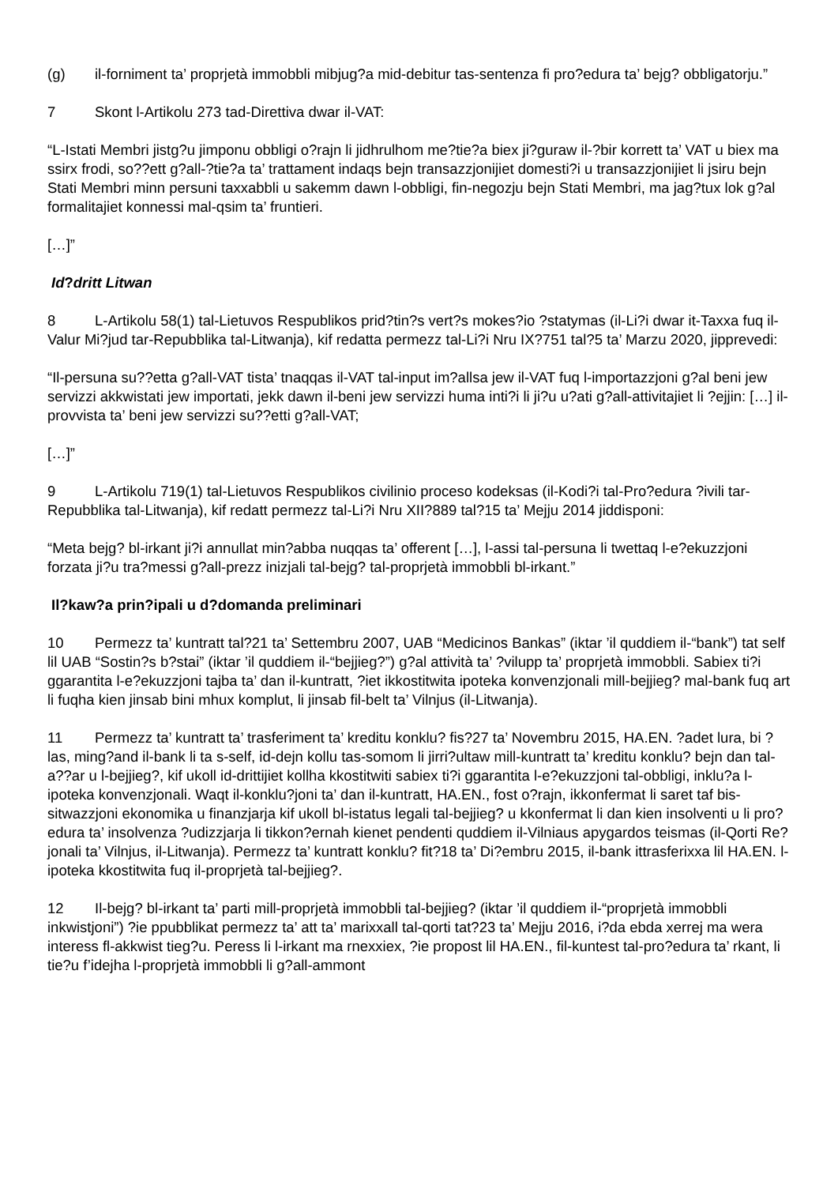(g) il-forniment ta’ proprjetà immobbli mibjug?a mid-debitur tas-sentenza fi pro?edura ta’ bejg? obbligatorju.”
7 Skont l-Artikolu 273 tad-Direttiva dwar il-VAT:
“L-Istati Membri jistg?u jimponu obbligi o?rajn li jidhrulhom me?tie?a biex ji?guraw il-?bir korrett ta’ VAT u biex ma ssirx frodi, so??ett g?all-?tie?a ta’ trattament indaqs bejn transazzjonijiet domesti?i u transazzjonijiet li jsiru bejn Stati Membri minn persuni taxxabbli u sakemm dawn l-obbligi, fin-negozju bejn Stati Membri, ma jag?tux lok g?al formalitajiet konnessi mal-qsim ta’ fruntieri.
[…]”
Id?dritt Litwan
8 L-Artikolu 58(1) tal-Lietuvos Respublikos prid?tin?s vert?s mokes?io ?statymas (il-Li?i dwar it-Taxxa fuq il-Valur Mi?jud tar-Repubblika tal-Litwanja), kif redatta permezz tal-Li?i Nru IX?751 tal?5 ta’ Marzu 2020, jipprevedi:
“Il-persuna su??etta g?all-VAT tista’ tnaqqas il-VAT tal-input im?allsa jew il-VAT fuq l-importazzjoni g?al beni jew servizzi akkwistati jew importati, jekk dawn il-beni jew servizzi huma inti?i li ji?u u?ati g?all-attivitajiet li ?ejjin: […] il-provvista ta’ beni jew servizzi su??etti g?all-VAT;
[…]”
9 L-Artikolu 719(1) tal-Lietuvos Respublikos civilinio proceso kodeksas (il-Kodi?i tal-Pro?edura ?ivili tar-Repubblika tal-Litwanja), kif redatt permezz tal-Li?i Nru XII?889 tal?15 ta’ Mejju 2014 jiddisponi:
“Meta bejg? bl-irkant ji?i annullat min?abba nuqqas ta’ offerent […], l-assi tal-persuna li twettaq l-e?ekuzzjoni forzata ji?u tra?messi g?all-prezz inizjali tal-bejg? tal-proprjetà immobbli bl-irkant.”
Il?kaw?a prin?ipali u d?domanda preliminari
10 Permezz ta’ kuntratt tal?21 ta’ Settembru 2007, UAB “Medicinos Bankas” (iktar ’il quddiem il-“bank”) tat self lil UAB “Sostin?s b?stai” (iktar ’il quddiem il-“bejjieg?”) g?al attività ta’ ?vilupp ta’ proprjetà immobbli. Sabiex ti?i ggarantita l-e?ekuzzjoni tajba ta’ dan il-kuntratt, ?iet ikkostitwita ipoteka konvenzjonali mill-bejjieg? mal-bank fuq art li fuqha kien jinsab bini mhux komplut, li jinsab fil-belt ta’ Vilnjus (il-Litwanja).
11 Permezz ta’ kuntratt ta’ trasferiment ta’ kreditu konklu? fis?27 ta’ Novembru 2015, HA.EN. ?adet lura, bi ?las, ming?and il-bank li ta s-self, id-dejn kollu tas-somom li jirri?ultaw mill-kuntratt ta’ kreditu konklu? bejn dan tal-a??ar u l-bejjieg?, kif ukoll id-drittijiet kollha kkostitwiti sabiex ti?i ggarantita l-e?ekuzzjoni tal-obbligi, inklu?a l-ipoteka konvenzjonali. Waqt il-konklu?joni ta’ dan il-kuntratt, HA.EN., fost o?rajn, ikkonfermat li saret taf bis-sitwazzjoni ekonomika u finanzjarja kif ukoll bl-istatus legali tal-bejjieg? u kkonfermat li dan kien insolventi u li pro?edura ta’ insolvenza ?udizzjarja li tikkon?ernah kienet pendenti quddiem il-Vilniaus apygardos teismas (il-Qorti Re?jonali ta’ Vilnjus, il-Litwanja). Permezz ta’ kuntratt konklu? fit?18 ta’ Di?embru 2015, il-bank ittrasferixxa lil HA.EN. l-ipoteka kkostitwita fuq il-proprjetà tal-bejjieg?.
12 Il-bejg? bl-irkant ta’ parti mill-proprjetà immobbli tal-bejjieg? (iktar ’il quddiem il-“proprjetà immobbli inkwistjoni”) ?ie ppubblikat permezz ta’ att ta’ marixxall tal-qorti tat?23 ta’ Mejju 2016, i?da ebda xerrej ma wera interess fl-akkwist tieg?u. Peress li l-irkant ma rnexxiex, ?ie propost lil HA.EN., fil-kuntest tal-pro?edura ta’ rkant, li tie?u f’idejha l-proprjetà immobbli li g?all-ammont